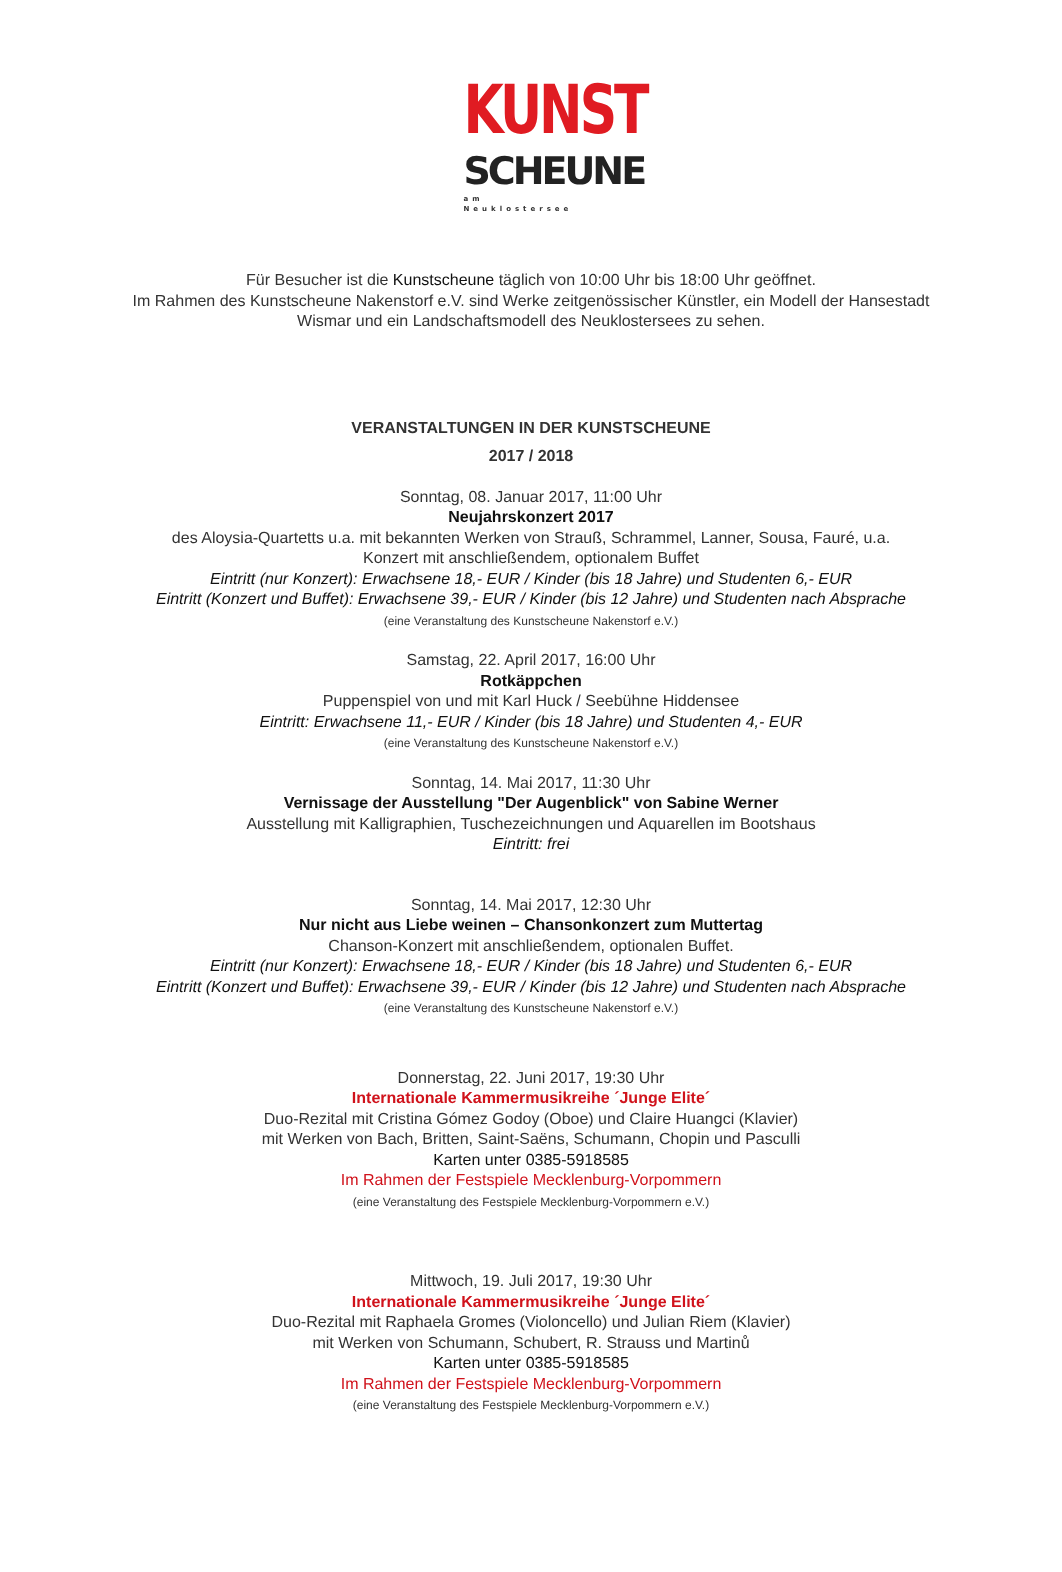KUNST
SCHEUNE
am Neuklostersee
Für Besucher ist die Kunstscheune täglich von 10:00 Uhr bis 18:00 Uhr geöffnet.
Im Rahmen des Kunstscheune Nakenstorf e.V. sind Werke zeitgenössischer Künstler, ein Modell der Hansestadt
Wismar und ein Landschaftsmodell des Neuklostersees zu sehen.
VERANSTALTUNGEN IN DER KUNSTSCHEUNE
2017 / 2018
Sonntag, 08. Januar 2017, 11:00 Uhr
Neujahrskonzert 2017
des Aloysia-Quartetts u.a. mit bekannten Werken von Strauß, Schrammel, Lanner, Sousa, Fauré, u.a.
Konzert mit anschließendem, optionalem Buffet
Eintritt (nur Konzert): Erwachsene 18,- EUR / Kinder (bis 18 Jahre) und Studenten 6,- EUR
Eintritt (Konzert und Buffet): Erwachsene 39,- EUR / Kinder (bis 12 Jahre) und Studenten nach Absprache
(eine Veranstaltung des Kunstscheune Nakenstorf e.V.)
Samstag, 22. April 2017, 16:00 Uhr
Rotkäppchen
Puppenspiel von und mit Karl Huck / Seebühne Hiddensee
Eintritt: Erwachsene 11,- EUR / Kinder (bis 18 Jahre) und Studenten 4,- EUR
(eine Veranstaltung des Kunstscheune Nakenstorf e.V.)
Sonntag, 14. Mai 2017, 11:30 Uhr
Vernissage der Ausstellung "Der Augenblick" von Sabine Werner
Ausstellung mit Kalligraphien, Tuschezeichnungen und Aquarellen im Bootshaus
Eintritt: frei
Sonntag, 14. Mai 2017, 12:30 Uhr
Nur nicht aus Liebe weinen – Chansonkonzert zum Muttertag
Chanson-Konzert mit anschließendem, optionalen Buffet.
Eintritt (nur Konzert): Erwachsene 18,- EUR / Kinder (bis 18 Jahre) und Studenten 6,- EUR
Eintritt (Konzert und Buffet): Erwachsene 39,- EUR / Kinder (bis 12 Jahre) und Studenten nach Absprache
(eine Veranstaltung des Kunstscheune Nakenstorf e.V.)
Donnerstag, 22. Juni 2017, 19:30 Uhr
Internationale Kammermusikreihe ´Junge Elite´
Duo-Rezital mit Cristina Gómez Godoy (Oboe) und Claire Huangci (Klavier)
mit Werken von Bach, Britten, Saint-Saëns, Schumann, Chopin und Pasculli
Karten unter 0385-5918585
Im Rahmen der Festspiele Mecklenburg-Vorpommern
(eine Veranstaltung des Festspiele Mecklenburg-Vorpommern e.V.)
Mittwoch, 19. Juli 2017, 19:30 Uhr
Internationale Kammermusikreihe ´Junge Elite´
Duo-Rezital mit Raphaela Gromes (Violoncello) und Julian Riem (Klavier)
mit Werken von Schumann, Schubert, R. Strauss und Martinů
Karten unter 0385-5918585
Im Rahmen der Festspiele Mecklenburg-Vorpommern
(eine Veranstaltung des Festspiele Mecklenburg-Vorpommern e.V.)